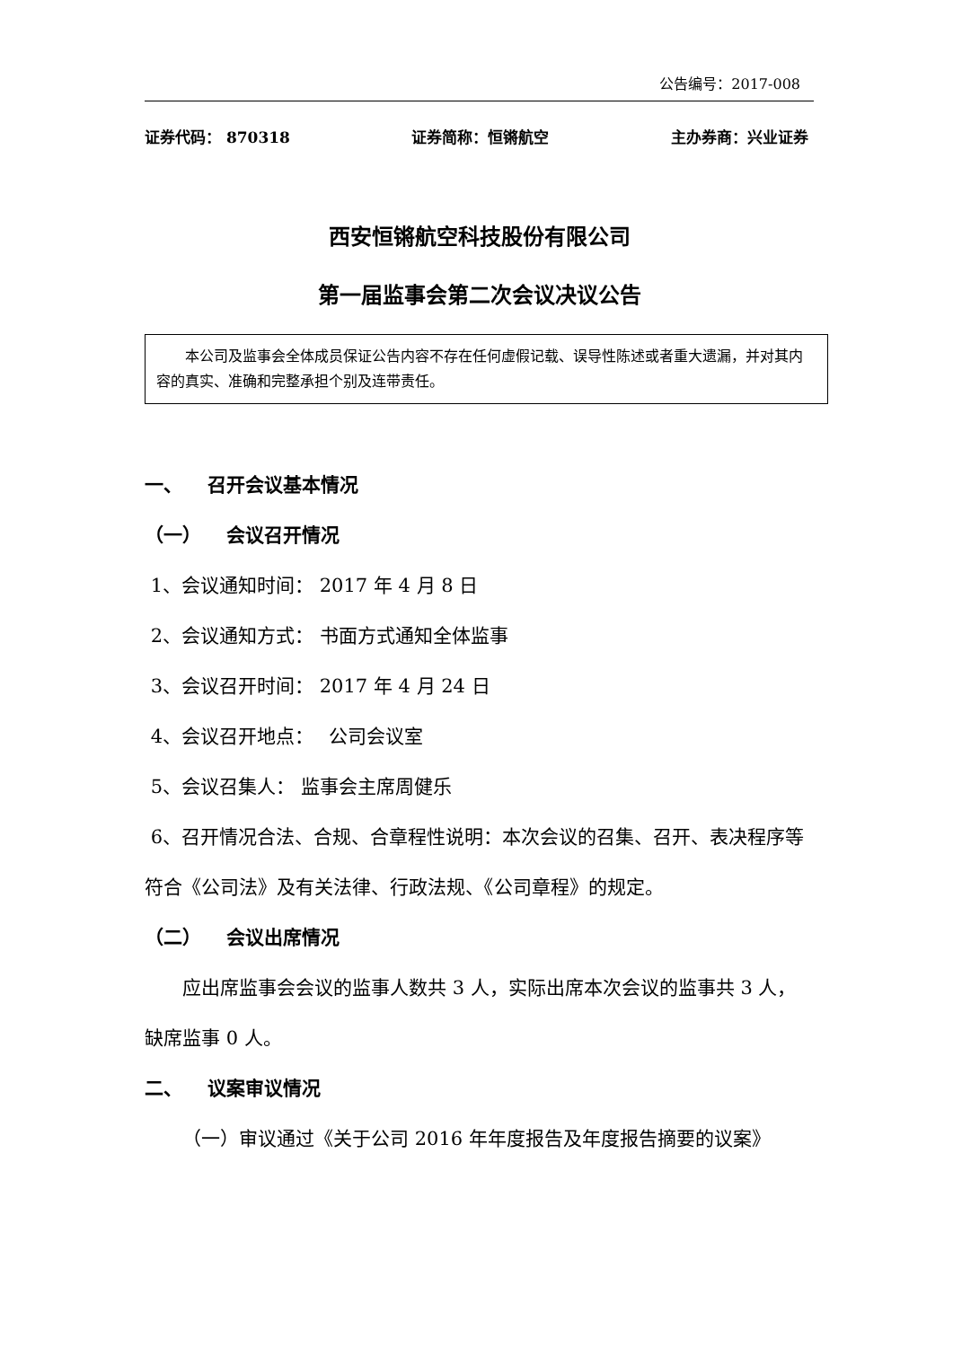公告编号：2017-008
证券代码： 870318 证券简称：恒锵航空 主办券商：兴业证券
西安恒锵航空科技股份有限公司
第一届监事会第二次会议决议公告
  本公司及监事会全体成员保证公告内容不存在任何虚假记载、误导性陈述或者重大遗漏，并对其内容的真实、准确和完整承担个别及连带责任。
一、  召开会议基本情况
（一）  会议召开情况
1、会议通知时间： 2017 年 4 月 8 日
2、会议通知方式： 书面方式通知全体监事
3、会议召开时间： 2017 年 4 月 24 日
4、会议召开地点：  公司会议室
5、会议召集人： 监事会主席周健乐
6、召开情况合法、合规、合章程性说明：本次会议的召集、召开、表决程序等符合《公司法》及有关法律、行政法规、《公司章程》的规定。
（二）  会议出席情况
  应出席监事会会议的监事人数共 3 人，实际出席本次会议的监事共 3 人，缺席监事 0 人。
二、  议案审议情况
  （一）审议通过《关于公司 2016 年年度报告及年度报告摘要的议案》